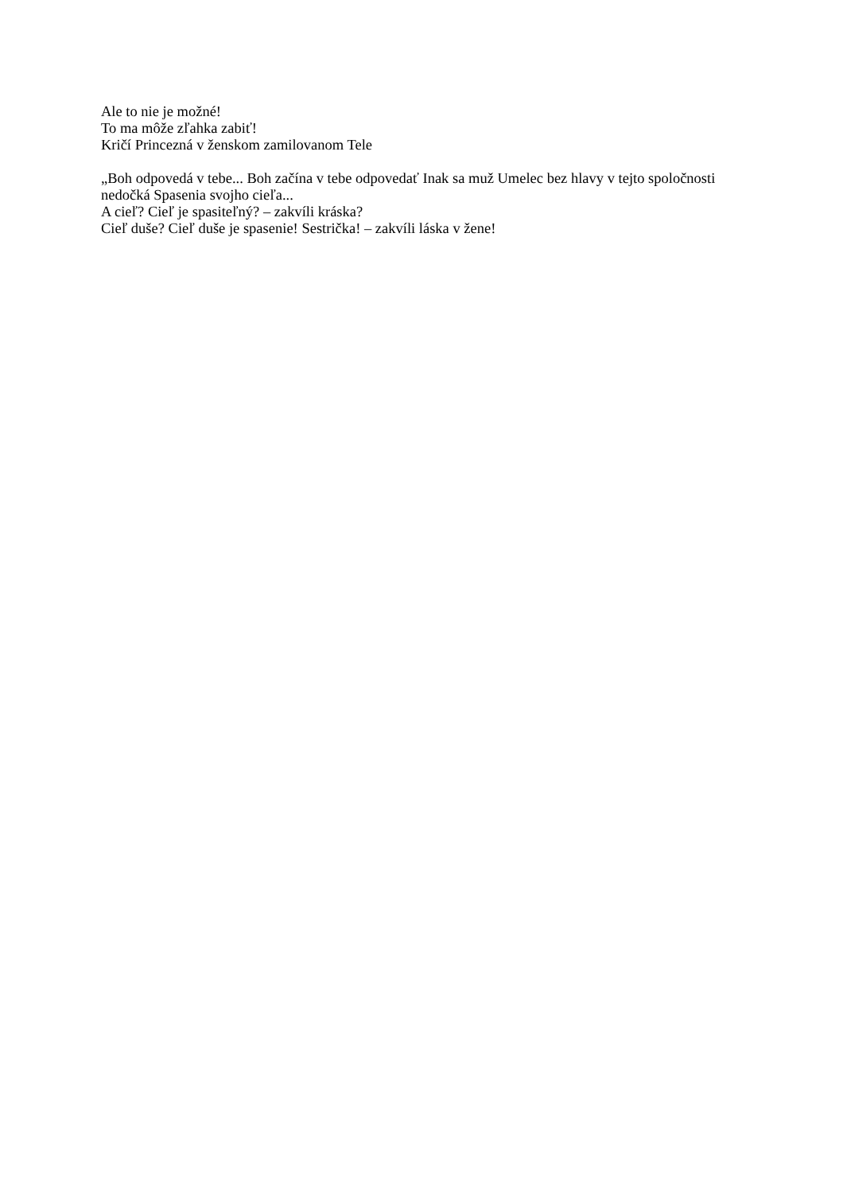Ale to nie je možné!
To ma môže zľahka zabiť!
Kričí Princezná v ženskom zamilovanom Tele
„Boh odpovedá v tebe... Boh začína v tebe odpovedať Inak sa muž Umelec bez hlavy v tejto spoločnosti nedočká Spasenia svojho cieľa...
A cieľ? Cieľ je spasiteľný? – zakvíli kráska?
Cieľ duše? Cieľ duše je spasenie! Sestrička! – zakvíli láska v žene!